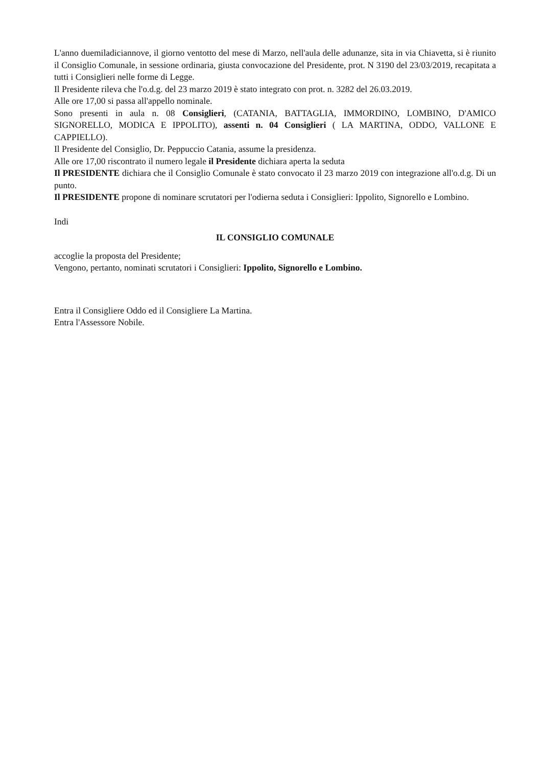L'anno duemiladiciannove, il giorno ventotto del mese di Marzo, nell'aula delle adunanze, sita in via Chiavetta, si è riunito il Consiglio Comunale, in sessione ordinaria, giusta convocazione del Presidente, prot. N 3190 del 23/03/2019, recapitata a tutti i Consiglieri nelle forme di Legge.
Il Presidente rileva che l'o.d.g. del 23 marzo 2019 è stato integrato con prot. n. 3282 del 26.03.2019.
Alle ore 17,00 si passa all'appello nominale.
Sono presenti in aula n. 08 Consiglieri, (CATANIA, BATTAGLIA, IMMORDINO, LOMBINO, D'AMICO SIGNORELLO, MODICA E IPPOLITO), assenti n. 04 Consiglieri ( LA MARTINA, ODDO, VALLONE E CAPPIELLO).
Il Presidente del Consiglio, Dr. Peppuccio Catania, assume la presidenza.
Alle ore 17,00 riscontrato il numero legale il Presidente dichiara aperta la seduta
Il PRESIDENTE dichiara che il Consiglio Comunale è stato convocato il 23 marzo 2019 con integrazione all'o.d.g. Di un punto.
Il PRESIDENTE propone di nominare scrutatori per l'odierna seduta i Consiglieri: Ippolito, Signorello e Lombino.
Indi
IL CONSIGLIO COMUNALE
accoglie la proposta del Presidente;
Vengono, pertanto, nominati scrutatori i Consiglieri: Ippolito, Signorello e Lombino.
Entra il Consigliere Oddo ed il Consigliere La Martina.
Entra l'Assessore Nobile.